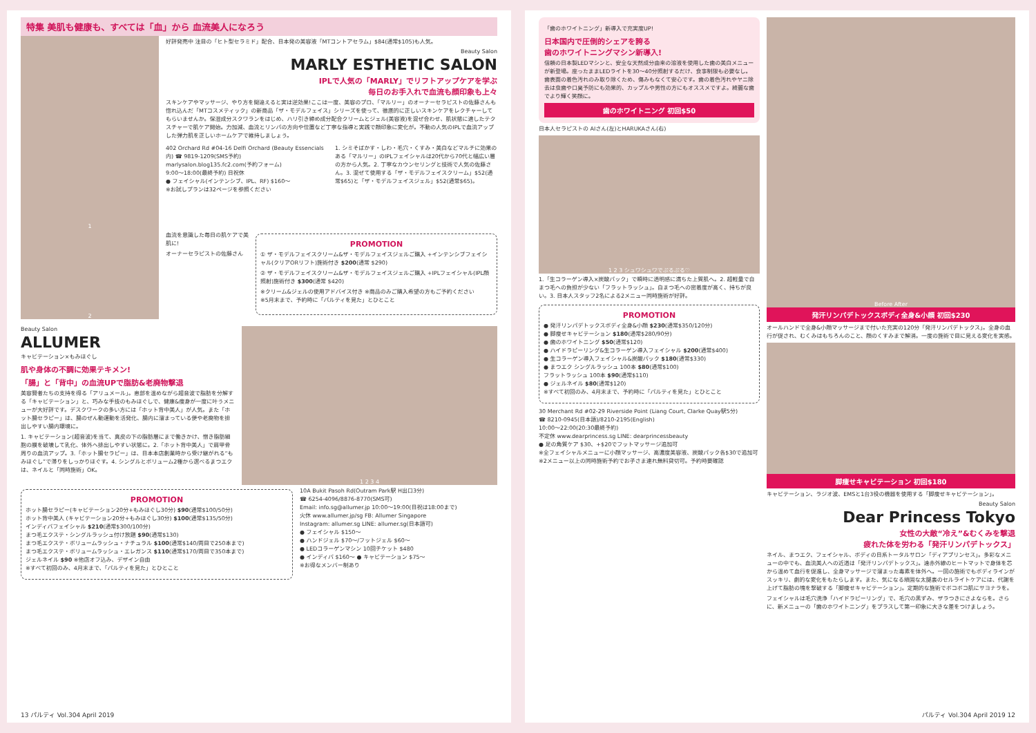特集 美肌も健康も、すべては「血」から 血流美人になろう
1
好評発売中 注目の「ヒト型セラミド」配合、日本発の美容液「MTコントアセラム」$84(通常$105)も人気。
Beauty Salon
MARLY ESTHETIC SALON
IPLで人気の「MARLY」でリフトアップケアを学ぶ
毎日のお手入れで血流も顔印象も上々
スキンケアやマッサージ、やり方を間違えると実は逆効果!ここは一度、美容のプロ、「マルリー」のオーナーセラピストの佐藤さんも惚れ込んだ「MTコスメティック」の新商品「ザ・モデルフェイス」シリーズを使って、徹底的に正しいスキンケアをレクチャーしてもらいませんか。保湿成分スクワランをはじめ、ハリ引き締め成分配合クリームとジェル(美容液)を混ぜ合わせ、肌状態に適したテクスチャーで肌ケア開始。力加減、血流とリンパの方向や位置など丁寧な指導と実践で顔印象に変化が。不動の人気のIPLで血流アップした弾力肌を正しいホームケアで維持しましょう。
402 Orchard Rd #04-16 Delfi Orchard (Beauty Essencials 内) ☎ 9819-1209(SMS予約)
marlysalon.blog135.fc2.com(予約フォーム)
9:00〜18:00(最終予約) 日祝休
● フェイシャル(インテンシブ、IPL、RF) $160〜
※お試しプランは32ページを参照ください
1. シミそばかす・しわ・毛穴・くすみ・美白などマルチに効果のある「マルリー」のIPLフェイシャルは20代から70代と幅広い層の方から人気。2. 丁寧なカウンセリングと技術で人気の佐藤さん。3. 混ぜて使用する「ザ・モデルフェイスクリーム」$52(通常$65)と「ザ・モデルフェイスジェル」$52(通常$65)。
2
血流を意識した毎日の肌ケアで美肌に!
オーナーセラピストの佐藤さん
PROMOTION
① ザ・モデルフェイスクリーム&ザ・モデルフェイスジェルご購入 +インテンシブフェイシャル(クリアORリフト)施術付き $200(通常 $290)
② ザ・モデルフェイスクリーム&ザ・モデルフェイスジェルご購入 +IPLフェイシャル(IPL顔照射)施術付き $300(通常 $420)
※クリーム&ジェルの使用アドバイス付き ※商品のみご購入希望の方もご予約ください
※5月末まで、予約時に「パルティを見た」とひとこと
Beauty Salon
ALLUMER
キャビテーション×もみほぐし
肌や身体の不調に効果テキメン!
「腸」と「背中」の血流UPで脂肪&老廃物撃退
美容賢者たちの支持を得る「アリュメール」。患部を温めながら超音波で脂肪を分解する「キャビテーション」と、巧みな手技のもみほぐしで、健康&痩身が一度に叶うメニューが大好評です。デスクワークの多い方には「ホット背中美人」が人気。また「ホット腸セラピー」は、腸のぜん動運動を活発化、腸内に溜まっている便や老廃物を排出しやすい腸内環境に。
1. キャビテーション(超音波)を当て、真皮の下の脂肪層にまで働きかけ、憎き脂肪細胞の膜を破壊して乳化、体外へ排出しやすい状態に。2.「ホット背中美人」で肩甲骨周りの血流アップ。3.「ホット腸セラピー」は、日本本店創業時から受け継がれる“もみほぐし”で滞りをしっかりほぐす。4. シングルとボリューム2種から選べるまつエクは、ネイルと「同時施術」OK。
1 2 3 4
PROMOTION
ホット腸セラピー(キャビテーション20分+もみほぐし30分) $90(通常$100/50分)
ホット背中美人 (キャビテーション20分+もみほぐし30分) $100(通常$135/50分)
インディバフェイシャル $210(通常$300/100分)
まつ毛エクステ・シングルラッシュ付け放題 $90(通常$130)
まつ毛エクステ・ボリュームラッシュ・ナチュラル $100(通常$140/両目で250本まで)
まつ毛エクステ・ボリュームラッシュ・エレガンス $110(通常$170/両目で350本まで)
ジェルネイル $90 ※他店オフ込み、デザイン自由
※すべて初回のみ、4月末まで、「パルティを見た」とひとこと
10A Bukit Pasoh Rd(Outram Park駅 H出口3分)
☎ 6254-4096/8876-8770(SMS可)
Email: info.sg@allumer.jp 10:00〜19:00(日祝は18:00まで)
火休 www.allumer.jp/sg FB: Allumer Singapore
Instagram: allumer.sg LINE: allumer.sg(日本語可)
● フェイシャル $150〜
● ハンドジェル $70〜/フットジェル $60〜
● LEDコラーゲンマシン 10回チケット $480
● インディバ $160〜 ● キャビテーション $75〜
※お得なメンバー制あり
13 パルティ Vol.304 April 2019
「歯のホワイトニング」新導入で充実度UP!
日本国内で圧倒的シェアを誇る
歯のホワイトニングマシン新導入!
信頼の日本製LEDマシンと、安全な天然成分由来の溶液を使用した歯の美白メニューが新登場。座ったままLEDライトを30〜40分照射するだけ、食事制限も必要なし。歯表面の着色汚れのみ取り除くため、傷みもなくて安心です。歯の着色汚れやヤニ除去は虫歯や口臭予防にも効果的、カップルや男性の方にもオススメですよ。綺麗な歯でより輝く笑顔に。
歯のホワイトニング 初回$50
日本人セラピストの AIさん(左)とHARUKAさん(右)
1 2 3 シュワシュワでぷるぷる♡
1.「生コラーゲン導入×炭酸パック」で瞬時に透明感に満ちた上質肌へ。2. 超軽量で自まつ毛への負担が少ない「フラットラッシュ」。自まつ毛への密着度が高く、持ちが良い。3. 日本人スタッフ2名による2メニュー同時施術が好評。
PROMOTION
● 発汗リンパデトックスボディ全身&小顔 $230(通常$350/120分)
● 脚痩せキャビテーション $180(通常$280/90分)
● 歯のホワイトニング $50(通常$120)
● ハイドラピーリング&生コラーゲン導入フェイシャル $200(通常$400)
● 生コラーゲン導入フェイシャル&炭酸パック $180(通常$330)
● まつエク シングルラッシュ 100本 $80(通常$100)
フラットラッシュ 100本 $90(通常$110)
● ジェルネイル $80(通常$120)
※すべて初回のみ、4月末まで、予約時に「パルティを見た」とひとこと
30 Merchant Rd #02-29 Riverside Point (Liang Court, Clarke Quay駅5分)
☎ 8210-0945(日本語)/8210-2195(English)
10:00〜22:00(20:30最終予約)
不定休 www.dearprincess.sg LINE: dearprincessbeauty
● 足の角質ケア $30、+$20でフットマッサージ追加可
※全フェイシャルメニューに小顔マッサージ、高濃度美容液、炭酸パック各$30で追加可
※2メニュー以上の同時施術予約でお子さま連れ無料貸切可。予約時要確認
Before After
発汗リンパデトックスボディ全身&小顔 初回$230
オールハンドで全身&小顔マッサージまで付いた充実の120分「発汗リンパデトックス」。全身の血行が促され、むくみはもちろんのこと、顔のくすみまで解消。一度の施術で目に見える変化を実感。
脚痩せキャビテーション 初回$180
キャビテーション、ラジオ波、EMSと1台3役の機器を使用する「脚痩せキャビテーション」。
Beauty Salon
Dear Princess Tokyo
女性の大敵“冷え”&むくみを撃退
疲れた体を労わる「発汗リンパデトックス」
ネイル、まつエク、フェイシャル、ボディの日系トータルサロン「ディアプリンセス」。多彩なメニューの中でも、血流美人への近道は「発汗リンパデトックス」。遠赤外線のヒートマットで身体を芯から温めて血行を促進し、全身マッサージで溜まった毒素を体外へ。一回の施術でもボディラインがスッキリ、劇的な変化をもたらします。また、気になる頑固な太腿裏のセルライトケアには、代謝を上げて脂肪の塊を撃破する「脚痩せキャビテーション」。定期的な施術でボコボコ肌にサヨナラを。
フェイシャルは毛穴洗浄「ハイドラピーリング」で、毛穴の黒ずみ、ザラつきにさよならを。さらに、新メニューの「歯のホワイトニング」をプラスして第一印象に大きな差をつけましょう。
パルティ Vol.304 April 2019 12